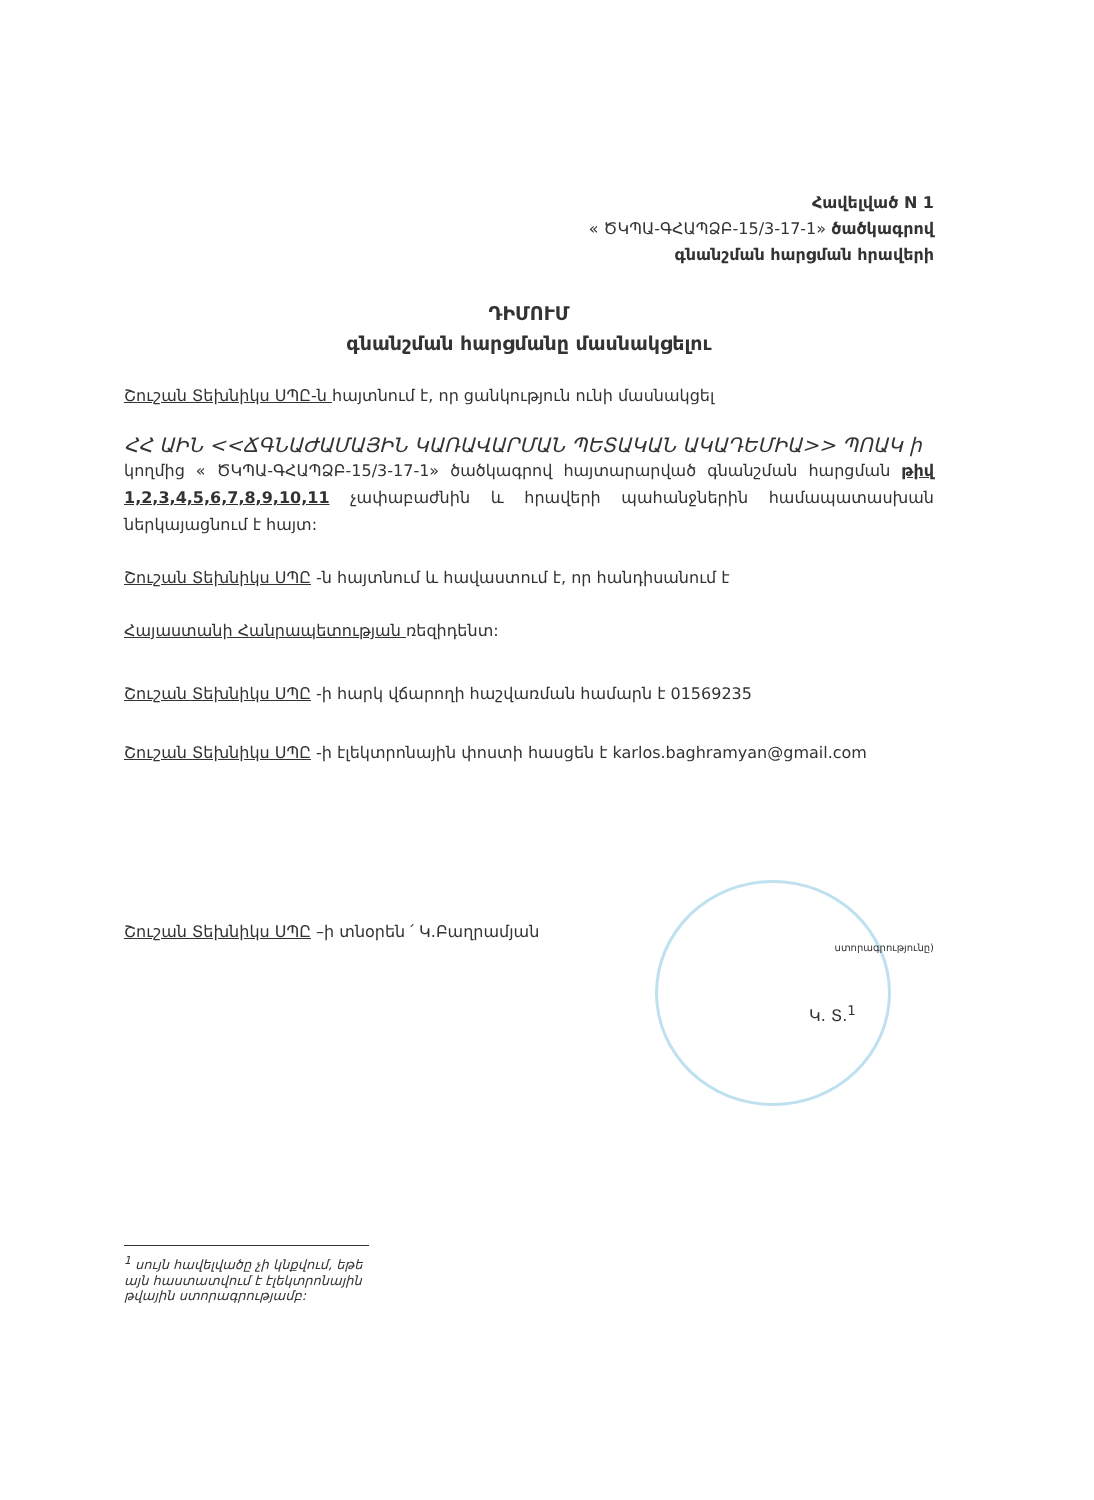Հավելված N 1
« ԾԿՊԱ-ԳՀԱՊՁԲ-15/3-17-1» ծածկագրով
գնանշման հարցման հրավերի
ԴԻՄՈՒՄ
գնանշման հարցմանը մասնակցելու
Շուշան Տեխնիկս ՍՊԸ-ն հայտնում է, որ ցանկություն ունի մասնակցել
ՀՀ ԱԻՆ <<ՃԳՆԱԺԱՄԱՅԻՆ ԿԱՌԱՎԱՐՄԱՆ ՊԵՏԱԿԱՆ ԱԿԱԴԵՄԻԱ>> ՊՈԱԿ ի
կողմից « ԾԿՊԱ-ԳՀԱՊՁԲ-15/3-17-1» ծածկագրով հայտարարված գնանշման հարցման թիվ 1,2,3,4,5,6,7,8,9,10,11 չափաբաժնին և հրավերի պահանջներին համապատասխան ներկայացնում է հայտ:
Շուշան Տեխնիկս ՍՊԸ -ն հայտնում և հավաստում է, որ հանդիսանում է
Հայաստանի Հանրապետության ռեզիդենտ:
Շուշան Տեխնիկս ՍՊԸ -ի հարկ վճարողի հաշվառման համարն է 01569235
Շուշան Տեխնիկս ՍՊԸ -ի էլեկտրոնային փոստի հասցեն է karlos.baghramyan@gmail.com
Շուշան Տեխնիկս ՍՊԸ –ի տնօրեն ՛ Կ.Բաղրամյան ստորագրությունը)
Կ. Տ.<sup>1</sup>
<sup>1</sup> սույն հավելվածը չի կնքվում, եթե այն հաստատվում է էլեկտրոնային թվային ստորագրությամբ: